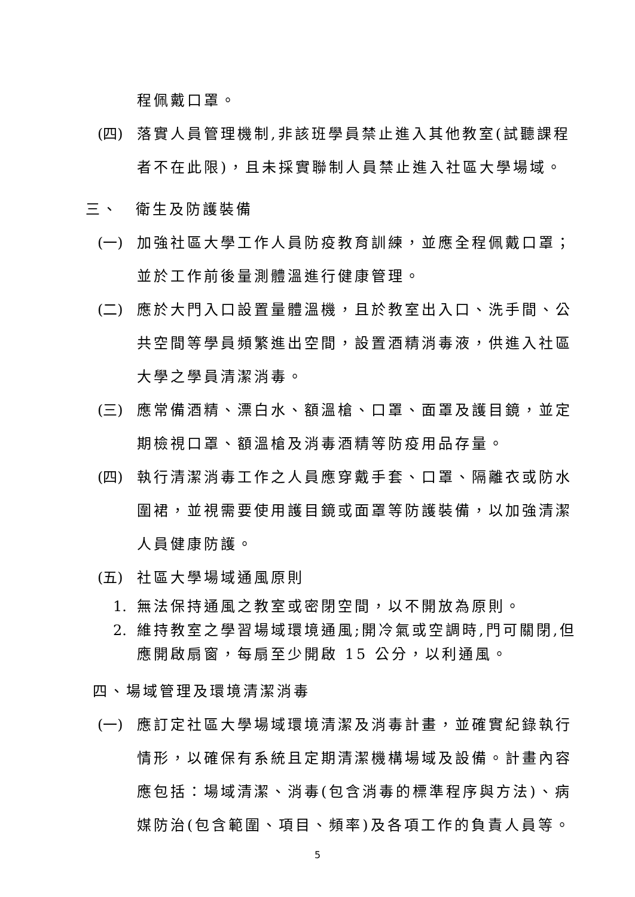程佩戴口罩。
(四) 落實人員管理機制,非該班學員禁止進入其他教室(試聽課程者不在此限)，且未採實聯制人員禁止進入社區大學場域。
三、　衛生及防護裝備
(一) 加強社區大學工作人員防疫教育訓練，並應全程佩戴口罩；並於工作前後量測體溫進行健康管理。
(二) 應於大門入口設置量體溫機，且於教室出入口、洗手間、公共空間等學員頻繁進出空間，設置酒精消毒液，供進入社區大學之學員清潔消毒。
(三) 應常備酒精、漂白水、額溫槍、口罩、面罩及護目鏡，並定期檢視口罩、額溫槍及消毒酒精等防疫用品存量。
(四) 執行清潔消毒工作之人員應穿戴手套、口罩、隔離衣或防水圍裙，並視需要使用護目鏡或面罩等防護裝備，以加強清潔人員健康防護。
(五) 社區大學場域通風原則
1. 無法保持通風之教室或密閉空間，以不開放為原則。
2. 維持教室之學習場域環境通風;開冷氣或空調時,門可關閉,但應開啟扇窗，每扇至少開啟 15 公分，以利通風。
四、場域管理及環境清潔消毒
(一) 應訂定社區大學場域環境清潔及消毒計畫，並確實紀錄執行情形，以確保有系統且定期清潔機構場域及設備。計畫內容應包括：場域清潔、消毒(包含消毒的標準程序與方法)、病媒防治(包含範圍、項目、頻率)及各項工作的負責人員等。
5